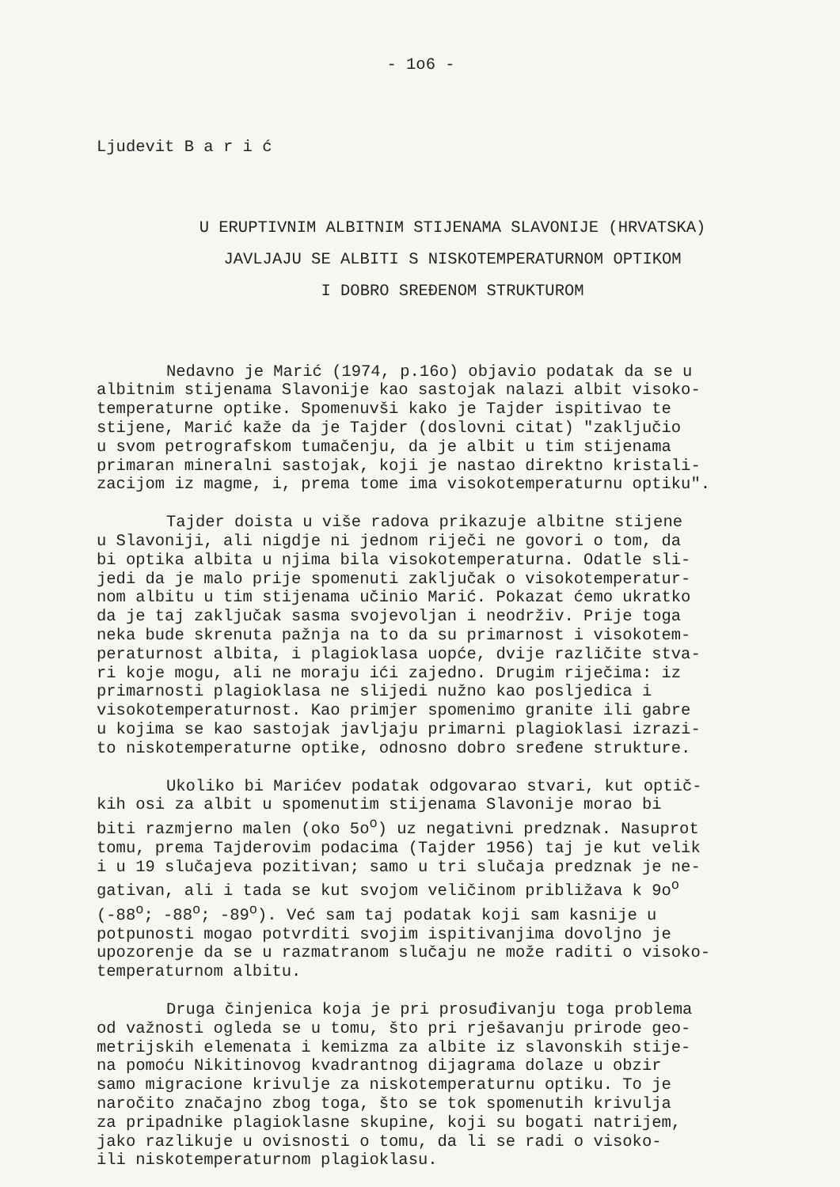- 1o6 -
Ljudevit B a r i ć
U ERUPTIVNIM ALBITNIM STIJENAMA SLAVONIJE (HRVATSKA)
JAVLJAJU SE ALBITI S NISKOTEMPERATURNOM OPTIKOM
I DOBRO SREĐENOM STRUKTUROM
Nedavno je Marić (1974, p.16o) objavio podatak da se u albitnim stijenama Slavonije kao sastojak nalazi albit visoko- temperaturne optike. Spomenuvši kako je Tajder ispitivao te stijene, Marić kaže da je Tajder (doslovni citat) "zaključio u svom petrografskom tumačenju, da je albit u tim stijenama primaran mineralni sastojak, koji je nastao direktno kristali- zacijom iz magme, i, prema tome ima visokotemperaturnu optiku".
Tajder doista u više radova prikazuje albitne stijene u Slavoniji, ali nigdje ni jednom riječi ne govori o tom, da bi optika albita u njima bila visokotemperaturna. Odatle sli- jedi da je malo prije spomenuti zaključak o visokotemperatur- nom albitu u tim stijenama učinio Marić. Pokazat ćemo ukratko da je taj zaključak sasma svojevoljan i neodrživ. Prije toga neka bude skrenuta pažnja na to da su primarnost i visokotem- peraturnost albita, i plagioklasa uopće, dvije različite stva- ri koje mogu, ali ne moraju ići zajedno. Drugim riječima: iz primarnosti plagioklasa ne slijedi nužno kao posljedica i visokotemperaturnost. Kao primjer spomenimo granite ili gabre u kojima se kao sastojak javljaju primarni plagioklasi izrazi- to niskotemperaturne optike, odnosno dobro sređene strukture.
Ukoliko bi Marićev podatak odgovarao stvari, kut optič- kih osi za albit u spomenutim stijenama Slavonije morao bi biti razmjerno malen (oko 5o<sup>o</sup>) uz negativni predznak. Nasuprot tomu, prema Tajderovim podacima (Tajder 1956) taj je kut velik i u 19 slučajeva pozitivan; samo u tri slučaja predznak je ne- gativan, ali i tada se kut svojom veličinom približava k 9o<sup>o</sup> (-88<sup>o</sup>; -88<sup>o</sup>; -89<sup>o</sup>). Već sam taj podatak koji sam kasnije u potpunosti mogao potvrditi svojim ispitivanjima dovoljno je upozorenje da se u razmatranom slučaju ne može raditi o visoko- temperaturnom albitu.
Druga činjenica koja je pri prosuđivanju toga problema od važnosti ogleda se u tomu, što pri rješavanju prirode geo- metrijskih elemenata i kemizma za albite iz slavonskih stije- na pomoću Nikitinovog kvadrantnog dijagrama dolaze u obzir samo migracione krivulje za niskotemperaturnu optiku. To je naročito značajno zbog toga, što se tok spomenutih krivulja za pripadnike plagioklasne skupine, koji su bogati natrijem, jako razlikuje u ovisnosti o tomu, da li se radi o visoko- ili niskotemperaturnom plagioklasu.